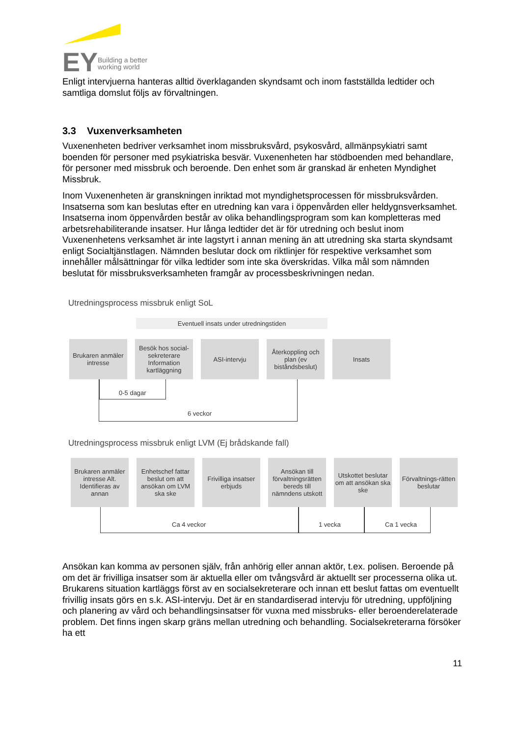EY
Building a better
working world
Enligt intervjuerna hanteras alltid överklaganden skyndsamt och inom fastställda ledtider och samtliga domslut följs av förvaltningen.
3.3 Vuxenverksamheten
Vuxenenheten bedriver verksamhet inom missbruksvård, psykosvård, allmänpsykiatri samt boenden för personer med psykiatriska besvär. Vuxenenheten har stödboenden med behandlare, för personer med missbruk och beroende. Den enhet som är granskad är enheten Myndighet Missbruk.
Inom Vuxenenheten är granskningen inriktad mot myndighetsprocessen för missbruksvården. Insatserna som kan beslutas efter en utredning kan vara i öppenvården eller heldygnsverksamhet. Insatserna inom öppenvården består av olika behandlingsprogram som kan kompletteras med arbetsrehabiliterande insatser. Hur långa ledtider det är för utredning och beslut inom Vuxenenhetens verksamhet är inte lagstyrt i annan mening än att utredning ska starta skyndsamt enligt Socialtjänstlagen. Nämnden beslutar dock om riktlinjer för respektive verksamhet som innehåller målsättningar för vilka ledtider som inte ska överskridas. Vilka mål som nämnden beslutat för missbruksverksamheten framgår av processbeskrivningen nedan.
Utredningsprocess missbruk enligt SoL
Eventuell insats under utredningstiden
Brukaren anmäler intresse
Besök hos social-sekreterare Information kartläggning
ASI-intervju Återkoppling och plan (ev biståndsbeslut)
Insats
0-5 dagar
6 veckor
Utredningsprocess missbruk enligt LVM (Ej brådskande fall)
Brukaren anmäler intresse Alt. Identifieras av annan
Enhetschef fattar beslut om att ansökan om LVM ska ske
Frivilliga insatser erbjuds
Ansökan till förvaltningsrätten bereds till nämndens utskott
Utskottet beslutar om att ansökan ska ske
Förvaltnings-rätten beslutar
Ca 4 veckor 1 vecka Ca 1 vecka
Ansökan kan komma av personen själv, från anhörig eller annan aktör, t.ex. polisen. Beroende på om det är frivilliga insatser som är aktuella eller om tvångsvård är aktuellt ser processerna olika ut. Brukarens situation kartläggs först av en socialsekreterare och innan ett beslut fattas om eventuellt frivillig insats görs en s.k. ASI-intervju. Det är en standardiserad intervju för utredning, uppföljning och planering av vård och behandlingsinsatser för vuxna med missbruks- eller beroenderelaterade problem. Det finns ingen skarp gräns mellan utredning och behandling. Socialsekreterarna försöker ha ett
11